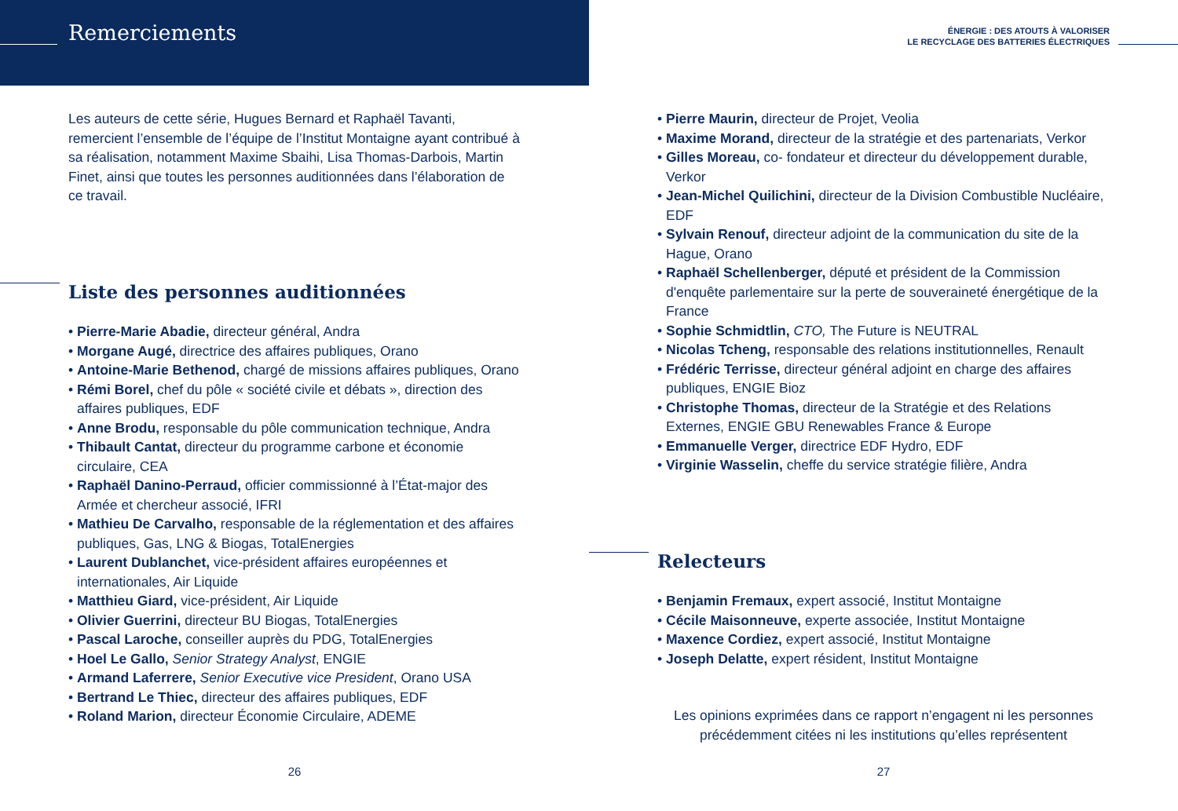Remerciements
Les auteurs de cette série, Hugues Bernard et Raphaël Tavanti, remercient l’ensemble de l’équipe de l’Institut Montaigne ayant contribué à sa réalisation, notamment Maxime Sbaihi, Lisa Thomas-Darbois, Martin Finet, ainsi que toutes les personnes auditionnées dans l’élaboration de ce travail.
Liste des personnes auditionnées
• Pierre-Marie Abadie, directeur général, Andra
• Morgane Augé, directrice des affaires publiques, Orano
• Antoine-Marie Bethenod, chargé de missions affaires publiques, Orano
• Rémi Borel, chef du pôle « société civile et débats », direction des affaires publiques, EDF
• Anne Brodu, responsable du pôle communication technique, Andra
• Thibault Cantat, directeur du programme carbone et économie circulaire, CEA
• Raphaël Danino-Perraud, officier commissionné à l’État-major des Armée et chercheur associé, IFRI
• Mathieu De Carvalho, responsable de la réglementation et des affaires publiques, Gas, LNG & Biogas, TotalEnergies
• Laurent Dublanchet, vice-président affaires européennes et internationales, Air Liquide
• Matthieu Giard, vice-président, Air Liquide
• Olivier Guerrini, directeur BU Biogas, TotalEnergies
• Pascal Laroche, conseiller auprès du PDG, TotalEnergies
• Hoel Le Gallo, Senior Strategy Analyst, ENGIE
• Armand Laferrere, Senior Executive vice President, Orano USA
• Bertrand Le Thiec, directeur des affaires publiques, EDF
• Roland Marion, directeur Économie Circulaire, ADEME
26
ÉNERGIE : DES ATOUTS À VALORISER
LE RECYCLAGE DES BATTERIES ÉLECTRIQUES
• Pierre Maurin, directeur de Projet, Veolia
• Maxime Morand, directeur de la stratégie et des partenariats, Verkor
• Gilles Moreau, co- fondateur et directeur du développement durable, Verkor
• Jean-Michel Quilichini, directeur de la Division Combustible Nucléaire, EDF
• Sylvain Renouf, directeur adjoint de la communication du site de la Hague, Orano
• Raphaël Schellenberger, député et président de la Commission d'enquête parlementaire sur la perte de souveraineté énergétique de la France
• Sophie Schmidtlin, CTO, The Future is NEUTRAL
• Nicolas Tcheng, responsable des relations institutionnelles, Renault
• Frédéric Terrisse, directeur général adjoint en charge des affaires publiques, ENGIE Bioz
• Christophe Thomas, directeur de la Stratégie et des Relations Externes, ENGIE GBU Renewables France & Europe
• Emmanuelle Verger, directrice EDF Hydro, EDF
• Virginie Wasselin, cheffe du service stratégie filière, Andra
Relecteurs
• Benjamin Fremaux, expert associé, Institut Montaigne
• Cécile Maisonneuve, experte associée, Institut Montaigne
• Maxence Cordiez, expert associé, Institut Montaigne
• Joseph Delatte, expert résident, Institut Montaigne
Les opinions exprimées dans ce rapport n’engagent ni les personnes précédemment citées ni les institutions qu’elles représentent
27